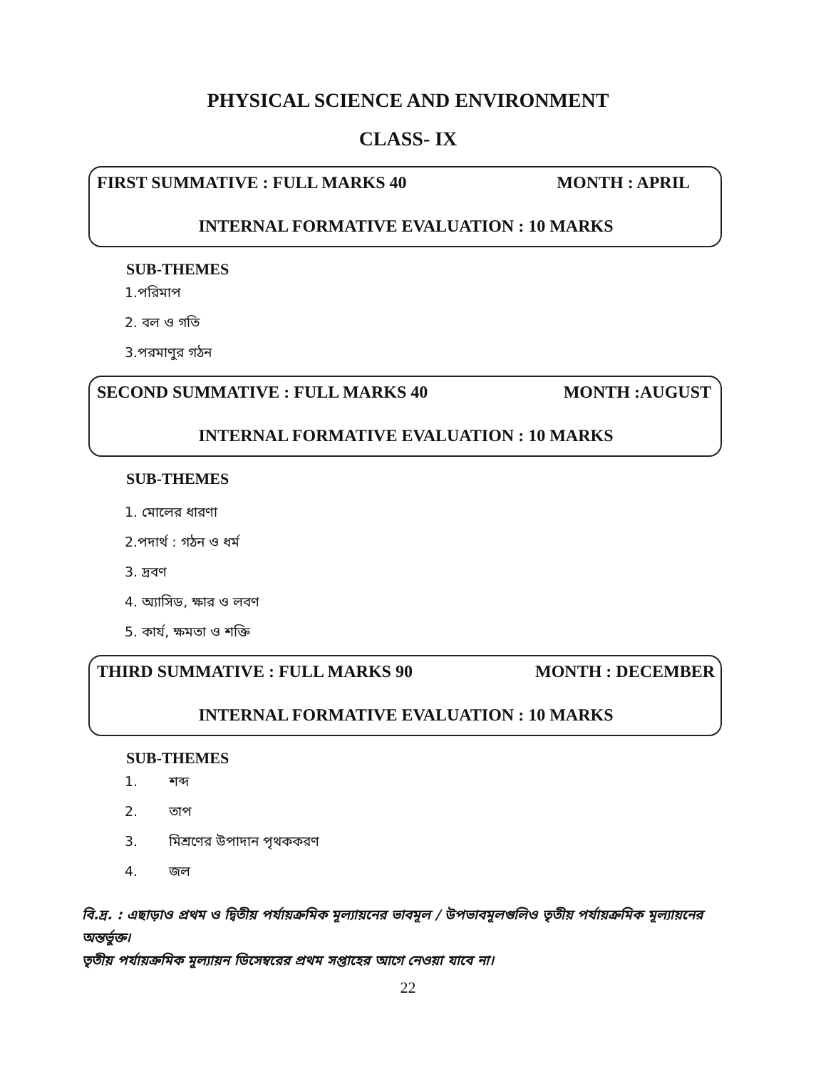PHYSICAL SCIENCE AND ENVIRONMENT
CLASS- IX
FIRST SUMMATIVE : FULL MARKS 40 MONTH : APRIL
INTERNAL FORMATIVE EVALUATION : 10 MARKS
SUB-THEMES
1.পরিমাপ
2. বল ও গতি
3.পরমাণুর গঠন
SECOND SUMMATIVE : FULL MARKS 40 MONTH :AUGUST
INTERNAL FORMATIVE EVALUATION : 10 MARKS
SUB-THEMES
1. মোলের ধারণা
2.পদার্থ : গঠন ও ধর্ম
3. দ্রবণ
4. অ্যাসিড, ক্ষার ও লবণ
5. কার্য, ক্ষমতা ও শক্তি
THIRD SUMMATIVE : FULL MARKS 90 MONTH : DECEMBER
INTERNAL FORMATIVE EVALUATION : 10 MARKS
SUB-THEMES
1. শব্দ
2. তাপ
3. মিশ্রণের উপাদান পৃথককরণ
4. জল
বি.দ্র. : এছাড়াও প্রথম ও দ্বিতীয় পর্যায়ক্রমিক মূল্যায়নের ভাবমূল / উপভাবমূলগুলিও তৃতীয় পর্যায়ক্রমিক মূল্যায়নের অন্তর্ভুক্ত।
তৃতীয় পর্যায়ক্রমিক মূল্যায়ন ডিসেম্বরের প্রথম সপ্তাহের আগে নেওয়া যাবে না।
22